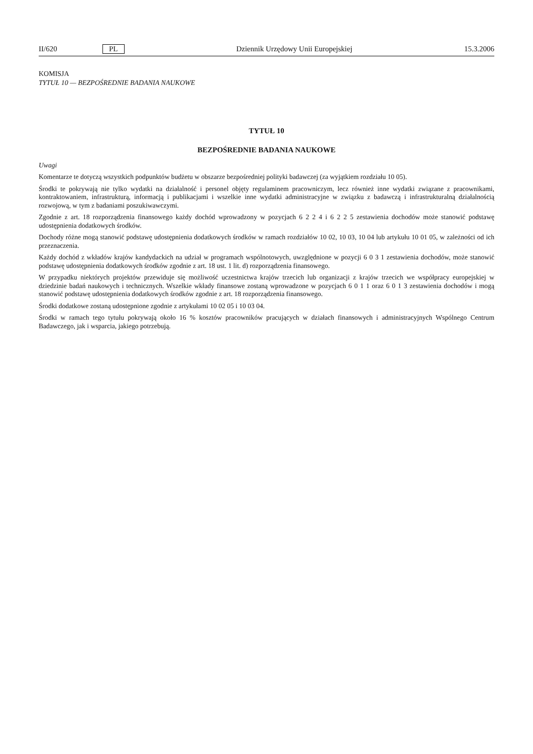II/620 PL Dziennik Urzędowy Unii Europejskiej 15.3.2006
KOMISJA
TYTUŁ 10 — BEZPOŚREDNIE BADANIA NAUKOWE
TYTUŁ 10
BEZPOŚREDNIE BADANIA NAUKOWE
Uwagi
Komentarze te dotyczą wszystkich podpunktów budżetu w obszarze bezpośredniej polityki badawczej (za wyjątkiem rozdziału 10 05).
Środki te pokrywają nie tylko wydatki na działalność i personel objęty regulaminem pracowniczym, lecz również inne wydatki związane z pracownikami, kontraktowaniem, infrastrukturą, informacją i publikacjami i wszelkie inne wydatki administracyjne w związku z badawczą i infrastrukturalną działalnością rozwojową, w tym z badaniami poszukiwawczymi.
Zgodnie z art. 18 rozporządzenia finansowego każdy dochód wprowadzony w pozycjach 6 2 2 4 i 6 2 2 5 zestawienia dochodów może stanowić podstawę udostępnienia dodatkowych środków.
Dochody różne mogą stanowić podstawę udostępnienia dodatkowych środków w ramach rozdziałów 10 02, 10 03, 10 04 lub artykułu 10 01 05, w zależności od ich przeznaczenia.
Każdy dochód z wkładów krajów kandydackich na udział w programach wspólnotowych, uwzględnione w pozycji 6 0 3 1 zestawienia dochodów, może stanowić podstawę udostępnienia dodatkowych środków zgodnie z art. 18 ust. 1 lit. d) rozporządzenia finansowego.
W przypadku niektórych projektów przewiduje się możliwość uczestnictwa krajów trzecich lub organizacji z krajów trzecich we współpracy europejskiej w dziedzinie badań naukowych i technicznych. Wszelkie wkłady finansowe zostaną wprowadzone w pozycjach 6 0 1 1 oraz 6 0 1 3 zestawienia dochodów i mogą stanowić podstawę udostępnienia dodatkowych środków zgodnie z art. 18 rozporządzenia finansowego.
Środki dodatkowe zostaną udostępnione zgodnie z artykułami 10 02 05 i 10 03 04.
Środki w ramach tego tytułu pokrywają około 16 % kosztów pracowników pracujących w działach finansowych i administracyjnych Wspólnego Centrum Badawczego, jak i wsparcia, jakiego potrzebują.